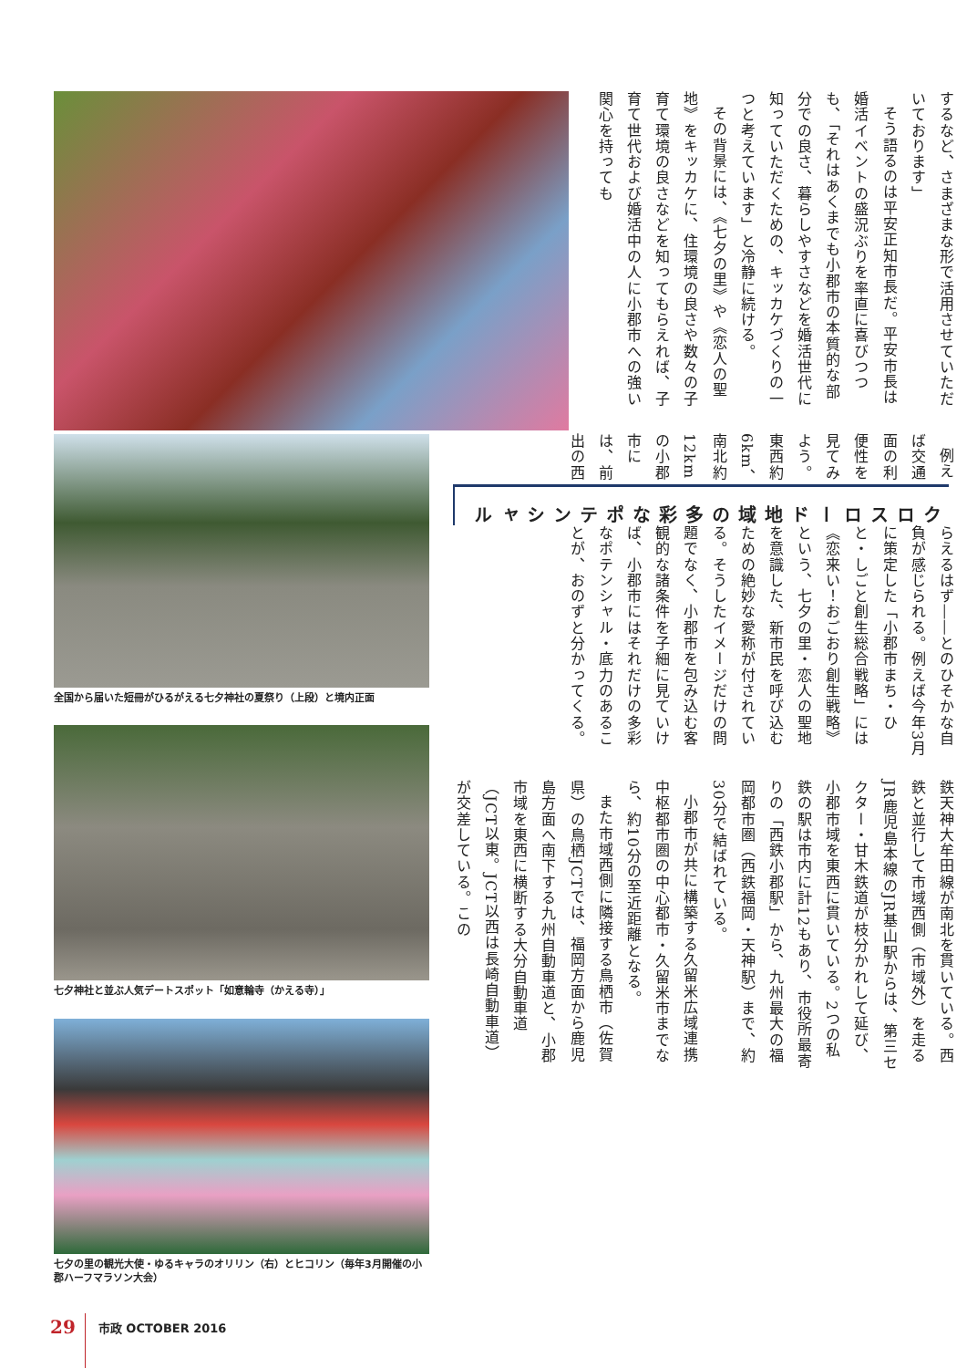全国から届いた短冊がひるがえる七夕神社の夏祭り（上段）と境内正面
七夕神社と並ぶ人気デートスポット「如意輪寺（かえる寺）」
七夕の里の観光大使・ゆるキャラのオリリン（右）とヒコリン（毎年3月開催の小郡ハーフマラソン大会）
するなど、さまざまな形で活用させていただいております」
そう語るのは平安正知市長だ。平安市長は婚活イベントの盛況ぶりを率直に喜びつつも、「それはあくまでも小郡市の本質的な部分での良さ、暮らしやすさなどを婚活世代に知っていただくための、キッカケづくりの一つと考えています」と冷静に続ける。
その背景には、《七夕の里》や《恋人の聖地》をキッカケに、住環境の良さや数々の子育て環境の良さなどを知ってもらえれば、子育て世代および婚活中の人に小郡市への強い関心を持っても
らえるはず――とのひそかな自負が感じられる。例えば今年3月に策定した「小郡市まち・ひと・しごと創生総合戦略」には《恋来い！おごおり創生戦略》という、七夕の里・恋人の聖地を意識した、新市民を呼び込むための絶妙な愛称が付されている。そうしたイメージだけの問題でなく、小郡市を包み込む客観的な諸条件を子細に見ていけば、小郡市にはそれだけの多彩なポテンシャル・底力のあることが、おのずと分かってくる。
クロスロード地域の
多彩なポテンシャル
例えば交通面の利便性を見てみよう。東西約6km、南北約12kmの小郡市には、前出の西
鉄天神大牟田線が南北を貫いている。西鉄と並行して市域西側（市域外）を走るJR鹿児島本線のJR基山駅からは、第三セクター・甘木鉄道が枝分かれして延び、小郡市域を東西に貫いている。2つの私鉄の駅は市内に計12もあり、市役所最寄りの「西鉄小郡駅」から、九州最大の福岡都市圏（西鉄福岡・天神駅）まで、約30分で結ばれている。
小郡市が共に構築する久留米広域連携中枢都市圏の中心都市・久留米市までなら、約10分の至近距離となる。
また市域西側に隣接する鳥栖市（佐賀県）の鳥栖JCTでは、福岡方面から鹿児島方面へ南下する九州自動車道と、小郡市域を東西に横断する大分自動車道（JCT以東。JCT以西は長崎自動車道）が交差している。この
29
市政 OCTOBER 2016